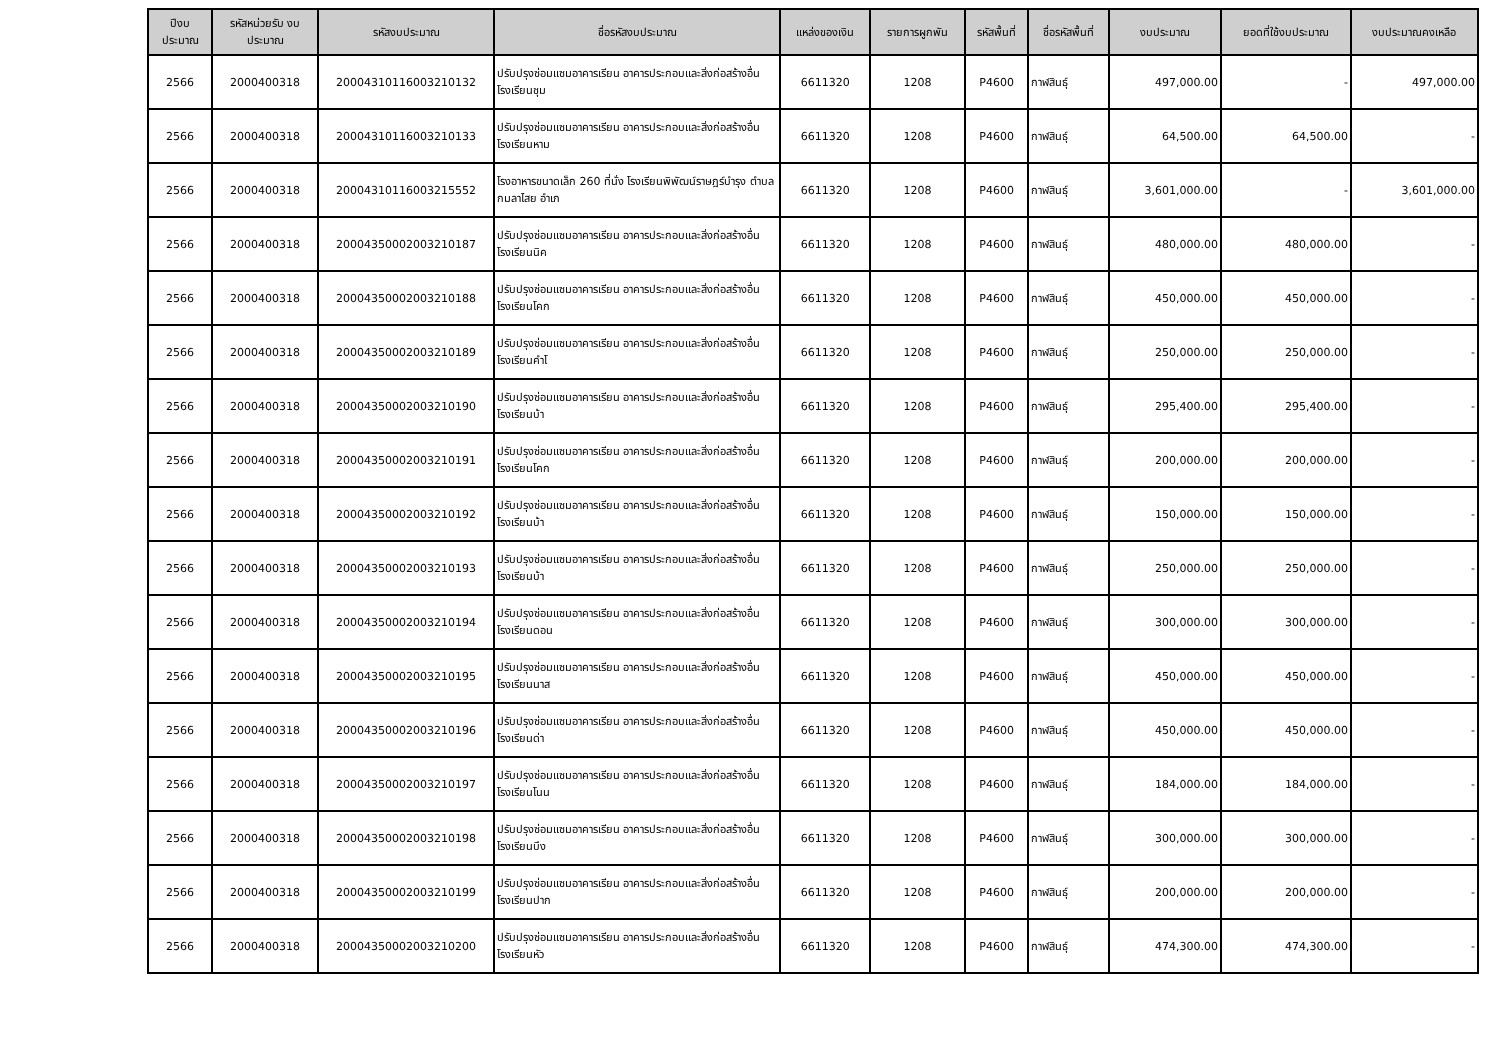| ปีงบ ประมาณ | รหัสหน่วยรับ งบประมาณ | รหัสงบประมาณ | ชื่อรหัสงบประมาณ | แหล่งของเงิน | รายการผูกพัน | รหัสพื้นที่ | ชื่อรหัสพื้นที่ | งบประมาณ | ยอดที่ใช้งบประมาณ | งบประมาณคงเหลือ |
| --- | --- | --- | --- | --- | --- | --- | --- | --- | --- | --- |
| 2566 | 2000400318 | 20004310116003210132 | ปรับปรุงซ่อมแซมอาคารเรียน อาคารประกอบและสิ่งก่อสร้างอื่น โรงเรียนชุม | 6611320 | 1208 | P4600 | กาฬสินธุ์ | 497,000.00 | - | 497,000.00 |
| 2566 | 2000400318 | 20004310116003210133 | ปรับปรุงซ่อมแซมอาคารเรียน อาคารประกอบและสิ่งก่อสร้างอื่น โรงเรียนหาม | 6611320 | 1208 | P4600 | กาฬสินธุ์ | 64,500.00 | 64,500.00 | - |
| 2566 | 2000400318 | 20004310116003215552 | โรงอาหารขนาดเล็ก 260 ที่นั่ง โรงเรียนพิพัฒน์ราษฎร์บำรุง ตำบลกมลาไสย อำเภ | 6611320 | 1208 | P4600 | กาฬสินธุ์ | 3,601,000.00 | - | 3,601,000.00 |
| 2566 | 2000400318 | 20004350002003210187 | ปรับปรุงซ่อมแซมอาคารเรียน อาคารประกอบและสิ่งก่อสร้างอื่น โรงเรียนนิค | 6611320 | 1208 | P4600 | กาฬสินธุ์ | 480,000.00 | 480,000.00 | - |
| 2566 | 2000400318 | 20004350002003210188 | ปรับปรุงซ่อมแซมอาคารเรียน อาคารประกอบและสิ่งก่อสร้างอื่น โรงเรียนโคก | 6611320 | 1208 | P4600 | กาฬสินธุ์ | 450,000.00 | 450,000.00 | - |
| 2566 | 2000400318 | 20004350002003210189 | ปรับปรุงซ่อมแซมอาคารเรียน อาคารประกอบและสิ่งก่อสร้างอื่น โรงเรียนคำโ | 6611320 | 1208 | P4600 | กาฬสินธุ์ | 250,000.00 | 250,000.00 | - |
| 2566 | 2000400318 | 20004350002003210190 | ปรับปรุงซ่อมแซมอาคารเรียน อาคารประกอบและสิ่งก่อสร้างอื่น โรงเรียนบ้า | 6611320 | 1208 | P4600 | กาฬสินธุ์ | 295,400.00 | 295,400.00 | - |
| 2566 | 2000400318 | 20004350002003210191 | ปรับปรุงซ่อมแซมอาคารเรียน อาคารประกอบและสิ่งก่อสร้างอื่น โรงเรียนโคก | 6611320 | 1208 | P4600 | กาฬสินธุ์ | 200,000.00 | 200,000.00 | - |
| 2566 | 2000400318 | 20004350002003210192 | ปรับปรุงซ่อมแซมอาคารเรียน อาคารประกอบและสิ่งก่อสร้างอื่น โรงเรียนบ้า | 6611320 | 1208 | P4600 | กาฬสินธุ์ | 150,000.00 | 150,000.00 | - |
| 2566 | 2000400318 | 20004350002003210193 | ปรับปรุงซ่อมแซมอาคารเรียน อาคารประกอบและสิ่งก่อสร้างอื่น โรงเรียนบ้า | 6611320 | 1208 | P4600 | กาฬสินธุ์ | 250,000.00 | 250,000.00 | - |
| 2566 | 2000400318 | 20004350002003210194 | ปรับปรุงซ่อมแซมอาคารเรียน อาคารประกอบและสิ่งก่อสร้างอื่น โรงเรียนดอน | 6611320 | 1208 | P4600 | กาฬสินธุ์ | 300,000.00 | 300,000.00 | - |
| 2566 | 2000400318 | 20004350002003210195 | ปรับปรุงซ่อมแซมอาคารเรียน อาคารประกอบและสิ่งก่อสร้างอื่น โรงเรียนนาส | 6611320 | 1208 | P4600 | กาฬสินธุ์ | 450,000.00 | 450,000.00 | - |
| 2566 | 2000400318 | 20004350002003210196 | ปรับปรุงซ่อมแซมอาคารเรียน อาคารประกอบและสิ่งก่อสร้างอื่น โรงเรียนด่า | 6611320 | 1208 | P4600 | กาฬสินธุ์ | 450,000.00 | 450,000.00 | - |
| 2566 | 2000400318 | 20004350002003210197 | ปรับปรุงซ่อมแซมอาคารเรียน อาคารประกอบและสิ่งก่อสร้างอื่น โรงเรียนโนน | 6611320 | 1208 | P4600 | กาฬสินธุ์ | 184,000.00 | 184,000.00 | - |
| 2566 | 2000400318 | 20004350002003210198 | ปรับปรุงซ่อมแซมอาคารเรียน อาคารประกอบและสิ่งก่อสร้างอื่น โรงเรียนบึง | 6611320 | 1208 | P4600 | กาฬสินธุ์ | 300,000.00 | 300,000.00 | - |
| 2566 | 2000400318 | 20004350002003210199 | ปรับปรุงซ่อมแซมอาคารเรียน อาคารประกอบและสิ่งก่อสร้างอื่น โรงเรียนปาก | 6611320 | 1208 | P4600 | กาฬสินธุ์ | 200,000.00 | 200,000.00 | - |
| 2566 | 2000400318 | 20004350002003210200 | ปรับปรุงซ่อมแซมอาคารเรียน อาคารประกอบและสิ่งก่อสร้างอื่น โรงเรียนหัว | 6611320 | 1208 | P4600 | กาฬสินธุ์ | 474,300.00 | 474,300.00 | - |